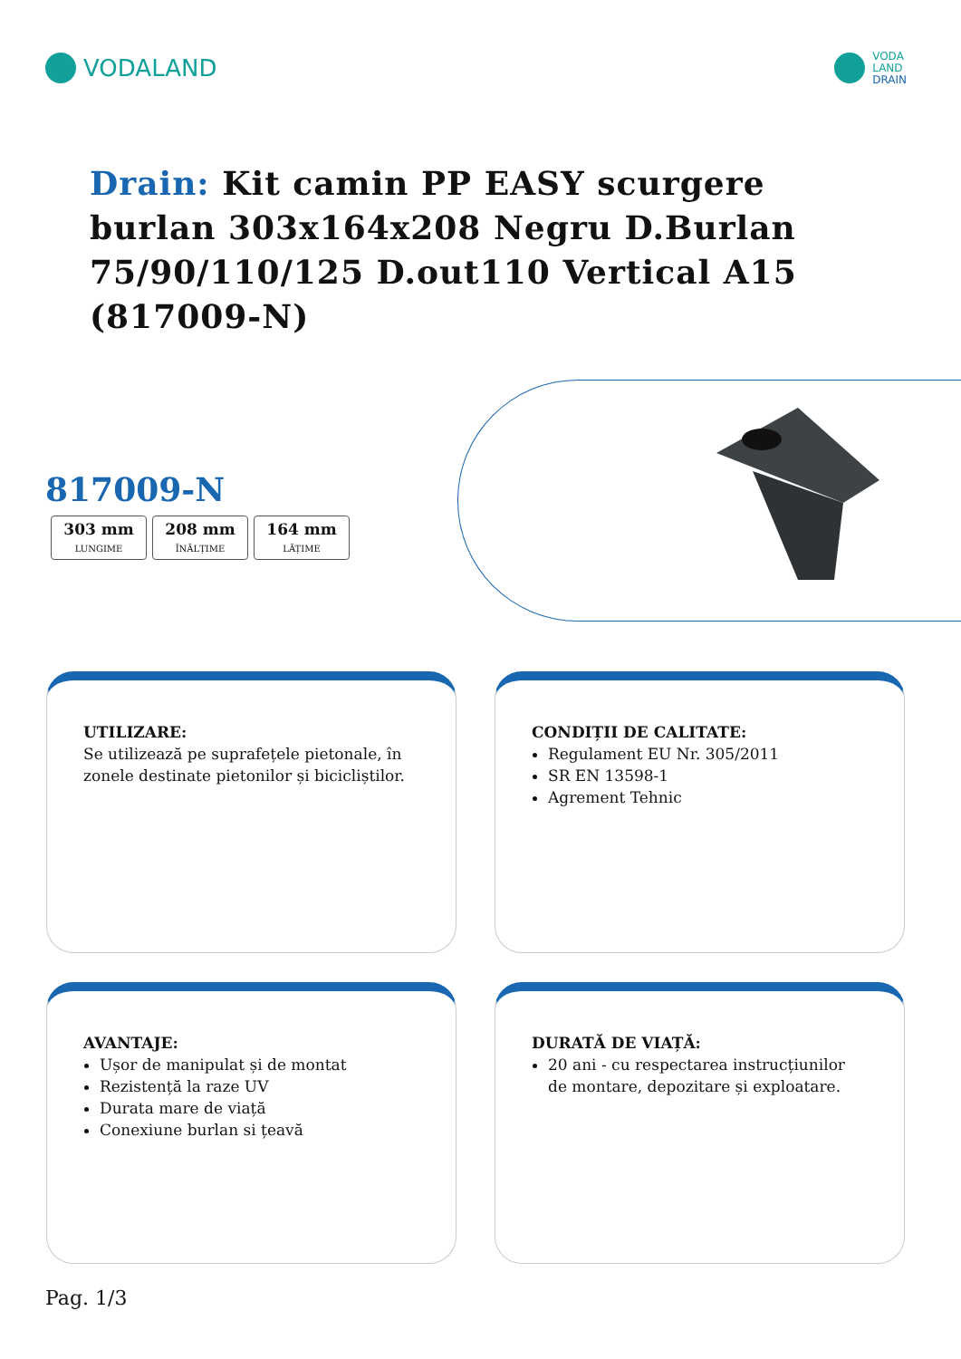VODALAND
VODA
LAND
DRAIN
Drain: Kit camin PP EASY scurgere burlan 303x164x208 Negru D.Burlan 75/90/110/125 D.out110 Vertical A15 (817009-N)
817009-N
303 mm
LUNGIME
208 mm
ÎNĂLȚIME
164 mm
LĂȚIME
UTILIZARE:
Se utilizează pe suprafețele pietonale, în zonele destinate pietonilor și bicicliștilor.
CONDIȚII DE CALITATE:
Regulament EU Nr. 305/2011
SR EN 13598-1
Agrement Tehnic
AVANTAJE:
Ușor de manipulat și de montat
Rezistență la raze UV
Durata mare de viață
Conexiune burlan si țeavă
DURATĂ DE VIAȚĂ:
20 ani - cu respectarea instrucțiunilor de montare, depozitare și exploatare.
Pag. 1/3